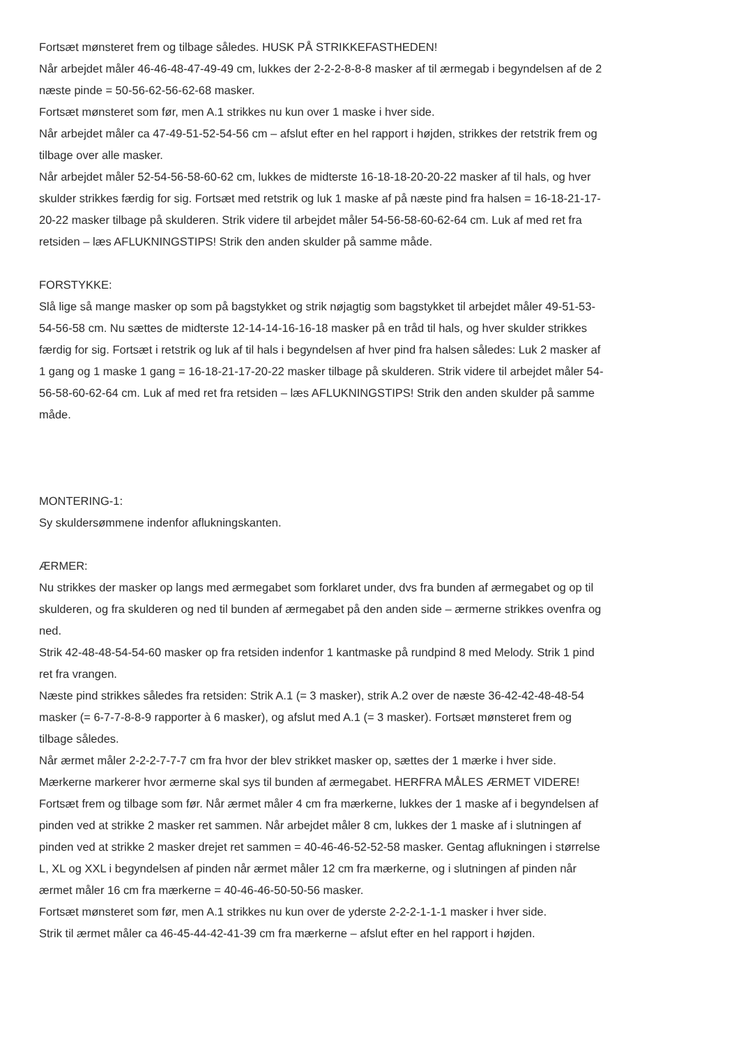Fortsæt mønsteret frem og tilbage således. HUSK PÅ STRIKKEFASTHEDEN!
Når arbejdet måler 46-46-48-47-49-49 cm, lukkes der 2-2-2-8-8-8 masker af til ærmegab i begyndelsen af de 2 næste pinde = 50-56-62-56-62-68 masker.
Fortsæt mønsteret som før, men A.1 strikkes nu kun over 1 maske i hver side.
Når arbejdet måler ca 47-49-51-52-54-56 cm – afslut efter en hel rapport i højden, strikkes der retstrik frem og tilbage over alle masker.
Når arbejdet måler 52-54-56-58-60-62 cm, lukkes de midterste 16-18-18-20-20-22 masker af til hals, og hver skulder strikkes færdig for sig. Fortsæt med retstrik og luk 1 maske af på næste pind fra halsen = 16-18-21-17-20-22 masker tilbage på skulderen. Strik videre til arbejdet måler 54-56-58-60-62-64 cm. Luk af med ret fra retsiden – læs AFLUKNINGSTIPS! Strik den anden skulder på samme måde.
FORSTYKKE:
Slå lige så mange masker op som på bagstykket og strik nøjagtig som bagstykket til arbejdet måler 49-51-53-54-56-58 cm. Nu sættes de midterste 12-14-14-16-16-18 masker på en tråd til hals, og hver skulder strikkes færdig for sig. Fortsæt i retstrik og luk af til hals i begyndelsen af hver pind fra halsen således: Luk 2 masker af 1 gang og 1 maske 1 gang = 16-18-21-17-20-22 masker tilbage på skulderen. Strik videre til arbejdet måler 54-56-58-60-62-64 cm. Luk af med ret fra retsiden – læs AFLUKNINGSTIPS! Strik den anden skulder på samme måde.
MONTERING-1:
Sy skuldersømmene indenfor aflukningskanten.
ÆRMER:
Nu strikkes der masker op langs med ærmegabet som forklaret under, dvs fra bunden af ærmegabet og op til skulderen, og fra skulderen og ned til bunden af ærmegabet på den anden side – ærmerne strikkes ovenfra og ned.
Strik 42-48-48-54-54-60 masker op fra retsiden indenfor 1 kantmaske på rundpind 8 med Melody. Strik 1 pind ret fra vrangen.
Næste pind strikkes således fra retsiden: Strik A.1 (= 3 masker), strik A.2 over de næste 36-42-42-48-48-54 masker (= 6-7-7-8-8-9 rapporter à 6 masker), og afslut med A.1 (= 3 masker). Fortsæt mønsteret frem og tilbage således.
Når ærmet måler 2-2-2-7-7-7 cm fra hvor der blev strikket masker op, sættes der 1 mærke i hver side. Mærkerne markerer hvor ærmerne skal sys til bunden af ærmegabet. HERFRA MÅLES ÆRMET VIDERE!
Fortsæt frem og tilbage som før. Når ærmet måler 4 cm fra mærkerne, lukkes der 1 maske af i begyndelsen af pinden ved at strikke 2 masker ret sammen. Når arbejdet måler 8 cm, lukkes der 1 maske af i slutningen af pinden ved at strikke 2 masker drejet ret sammen = 40-46-46-52-52-58 masker. Gentag aflukningen i størrelse L, XL og XXL i begyndelsen af pinden når ærmet måler 12 cm fra mærkerne, og i slutningen af pinden når ærmet måler 16 cm fra mærkerne = 40-46-46-50-50-56 masker.
Fortsæt mønsteret som før, men A.1 strikkes nu kun over de yderste 2-2-2-1-1-1 masker i hver side.
Strik til ærmet måler ca 46-45-44-42-41-39 cm fra mærkerne – afslut efter en hel rapport i højden.